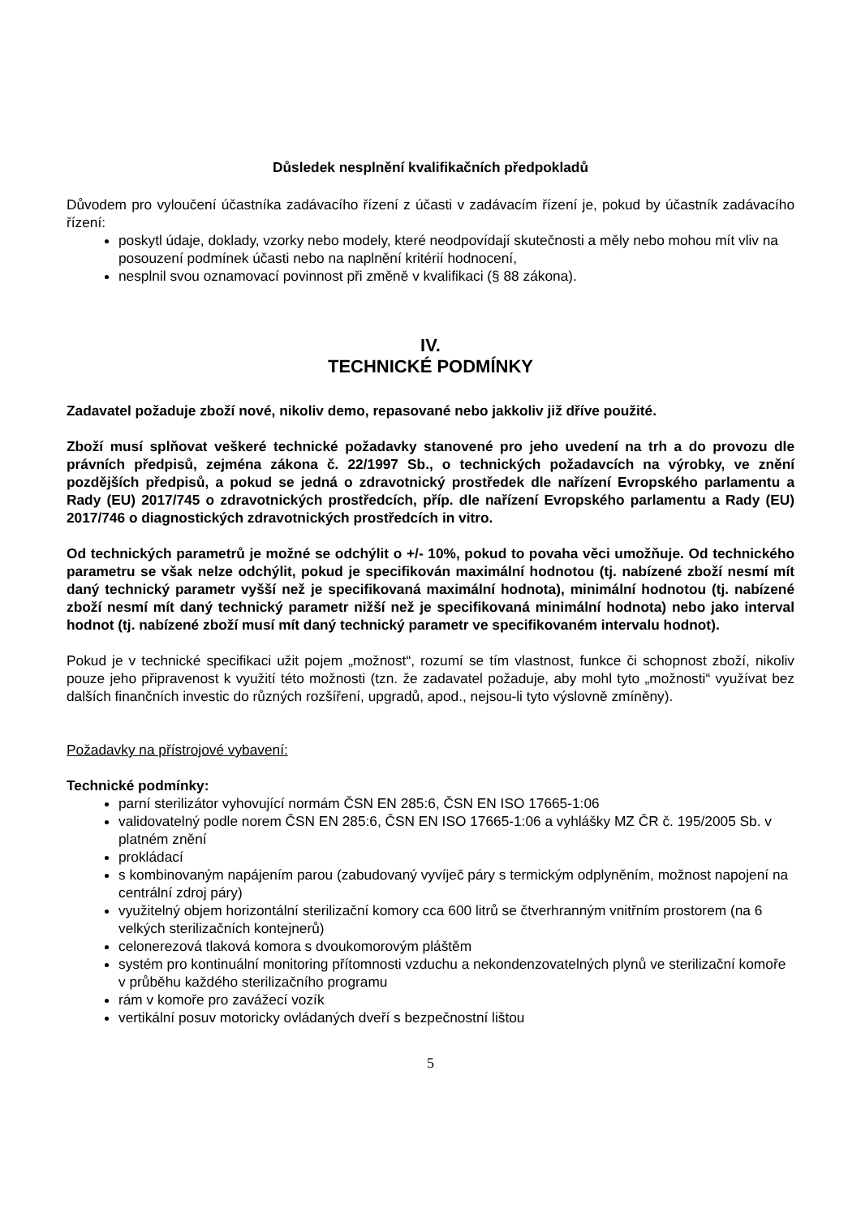Důsledek nesplnění kvalifikačních předpokladů
Důvodem pro vyloučení účastníka zadávacího řízení z účasti v zadávacím řízení je, pokud by účastník zadávacího řízení:
poskytl údaje, doklady, vzorky nebo modely, které neodpovídají skutečnosti a měly nebo mohou mít vliv na posouzení podmínek účasti nebo na naplnění kritérií hodnocení,
nesplnil svou oznamovací povinnost při změně v kvalifikaci (§ 88 zákona).
IV.
TECHNICKÉ PODMÍNKY
Zadavatel požaduje zboží nové, nikoliv demo, repasované nebo jakkoliv již dříve použité.
Zboží musí splňovat veškeré technické požadavky stanovené pro jeho uvedení na trh a do provozu dle právních předpisů, zejména zákona č. 22/1997 Sb., o technických požadavcích na výrobky, ve znění pozdějších předpisů, a pokud se jedná o zdravotnický prostředek dle nařízení Evropského parlamentu a Rady (EU) 2017/745 o zdravotnických prostředcích, příp. dle nařízení Evropského parlamentu a Rady (EU) 2017/746 o diagnostických zdravotnických prostředcích in vitro.
Od technických parametrů je možné se odchýlit o +/- 10%, pokud to povaha věci umožňuje. Od technického parametru se však nelze odchýlit, pokud je specifikován maximální hodnotou (tj. nabízené zboží nesmí mít daný technický parametr vyšší než je specifikovaná maximální hodnota), minimální hodnotou (tj. nabízené zboží nesmí mít daný technický parametr nižší než je specifikovaná minimální hodnota) nebo jako interval hodnot (tj. nabízené zboží musí mít daný technický parametr ve specifikovaném intervalu hodnot).
Pokud je v technické specifikaci užit pojem „možnost“, rozumí se tím vlastnost, funkce či schopnost zboží, nikoliv pouze jeho připravenost k využití této možnosti (tzn. že zadavatel požaduje, aby mohl tyto „možnosti“ využívat bez dalších finančních investic do různých rozšíření, upgradů, apod., nejsou-li tyto výslovně zmíněny).
Požadavky na přístrojové vybavení:
Technické podmínky:
parní sterilizátor vyhovující normám ČSN EN 285:6, ČSN EN ISO 17665-1:06
validovatelný podle norem ČSN EN 285:6, ČSN EN ISO 17665-1:06 a vyhlášky MZ ČR č. 195/2005 Sb. v platném znění
prokládací
s kombinovaným napájením parou (zabudovaný vyvíječ páry s termickým odplyněním, možnost napojení na centrální zdroj páry)
využitelný objem horizontální sterilizační komory cca 600 litrů se čtverhranným vnitřním prostorem (na 6 velkých sterilizačních kontejnerů)
celonerezová tlaková komora s dvoukomorovým pláštěm
systém pro kontinuální monitoring přítomnosti vzduchu a nekondenzovatelných plynů ve sterilizační komoře v průběhu každého sterilizačního programu
rám v komoře pro zavážecí vozík
vertikální posuv motoricky ovládaných dveří s bezpečnostní lištou
5